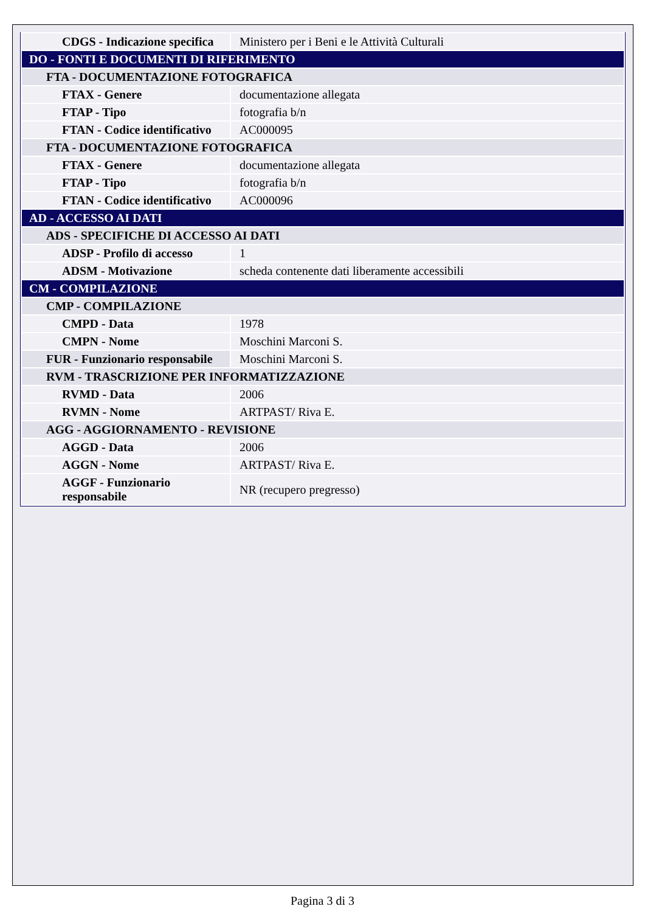| CDGS - Indicazione specifica | Ministero per i Beni e le Attività Culturali |
| DO - FONTI E DOCUMENTI DI RIFERIMENTO | |
| FTA - DOCUMENTAZIONE FOTOGRAFICA | |
| FTAX - Genere | documentazione allegata |
| FTAP - Tipo | fotografia b/n |
| FTAN - Codice identificativo | AC000095 |
| FTA - DOCUMENTAZIONE FOTOGRAFICA | |
| FTAX - Genere | documentazione allegata |
| FTAP - Tipo | fotografia b/n |
| FTAN - Codice identificativo | AC000096 |
| AD - ACCESSO AI DATI | |
| ADS - SPECIFICHE DI ACCESSO AI DATI | |
| ADSP - Profilo di accesso | 1 |
| ADSM - Motivazione | scheda contenente dati liberamente accessibili |
| CM - COMPILAZIONE | |
| CMP - COMPILAZIONE | |
| CMPD - Data | 1978 |
| CMPN - Nome | Moschini Marconi S. |
| FUR - Funzionario responsabile | Moschini Marconi S. |
| RVM - TRASCRIZIONE PER INFORMATIZZAZIONE | |
| RVMD - Data | 2006 |
| RVMN - Nome | ARTPAST/ Riva E. |
| AGG - AGGIORNAMENTO - REVISIONE | |
| AGGD - Data | 2006 |
| AGGN - Nome | ARTPAST/ Riva E. |
| AGGF - Funzionario responsabile | NR (recupero pregresso) |
Pagina 3 di 3